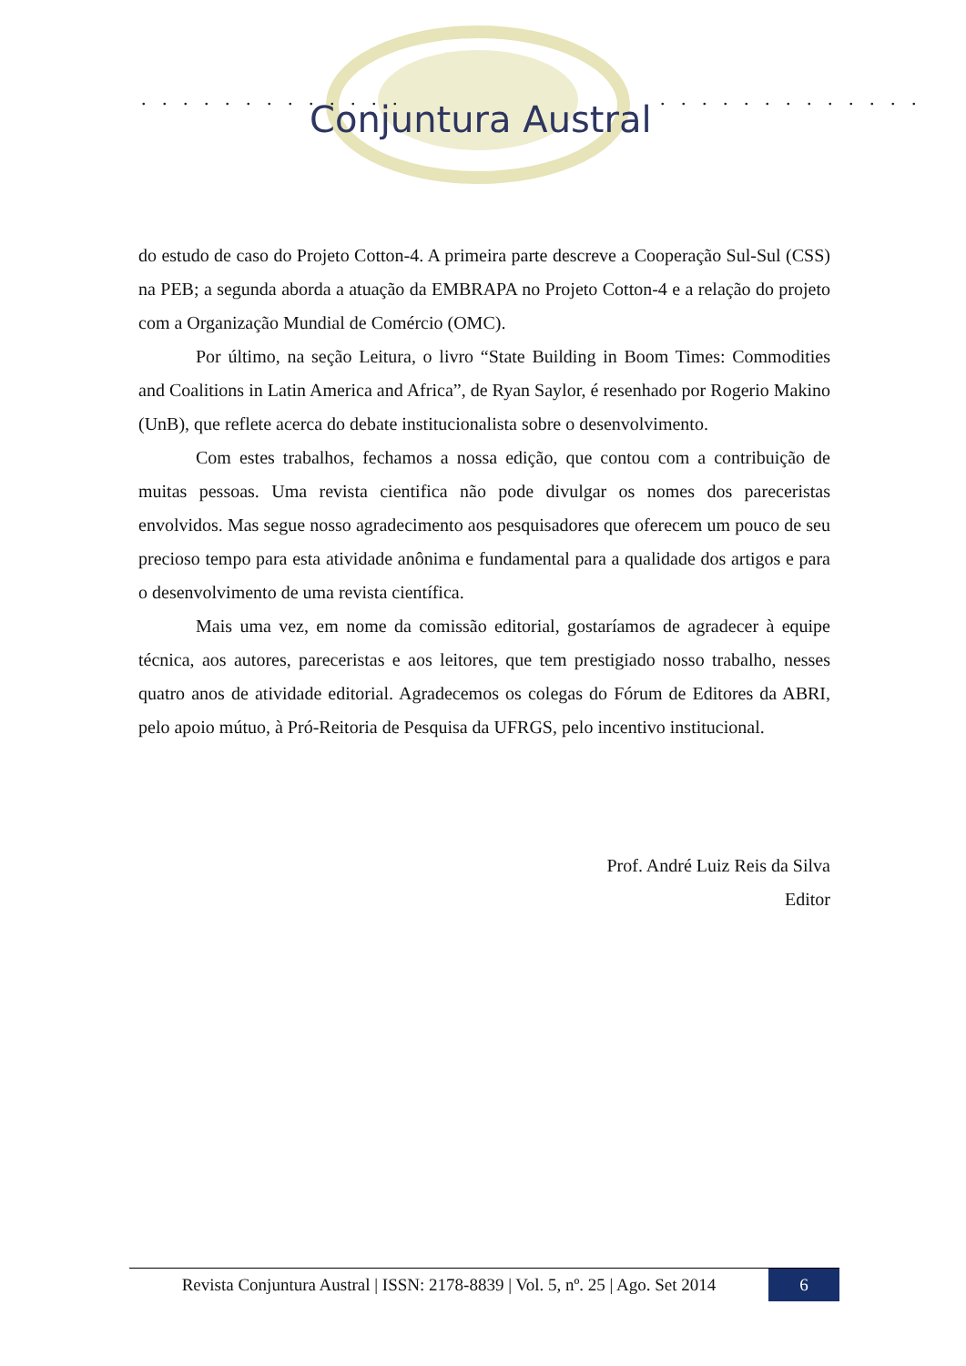. . . . . . . . . . . . . . . . . . . . . . . . . .
Conjuntura Austral
do estudo de caso do Projeto Cotton-4. A primeira parte descreve a Cooperação Sul-Sul (CSS) na PEB; a segunda aborda a atuação da EMBRAPA no Projeto Cotton-4 e a relação do projeto com a Organização Mundial de Comércio (OMC).
Por último, na seção Leitura, o livro “State Building in Boom Times: Commodities and Coalitions in Latin America and Africa”, de Ryan Saylor, é resenhado por Rogerio Makino (UnB), que reflete acerca do debate institucionalista sobre o desenvolvimento.
Com estes trabalhos, fechamos a nossa edição, que contou com a contribuição de muitas pessoas. Uma revista cientifica não pode divulgar os nomes dos pareceristas envolvidos. Mas segue nosso agradecimento aos pesquisadores que oferecem um pouco de seu precioso tempo para esta atividade anônima e fundamental para a qualidade dos artigos e para o desenvolvimento de uma revista científica.
Mais uma vez, em nome da comissão editorial, gostaríamos de agradecer à equipe técnica, aos autores, pareceristas e aos leitores, que tem prestigiado nosso trabalho, nesses quatro anos de atividade editorial. Agradecemos os colegas do Fórum de Editores da ABRI, pelo apoio mútuo, à Pró-Reitoria de Pesquisa da UFRGS, pelo incentivo institucional.
Prof. André Luiz Reis da Silva
Editor
Revista Conjuntura Austral | ISSN: 2178-8839 | Vol. 5, nº. 25 | Ago. Set 2014
6